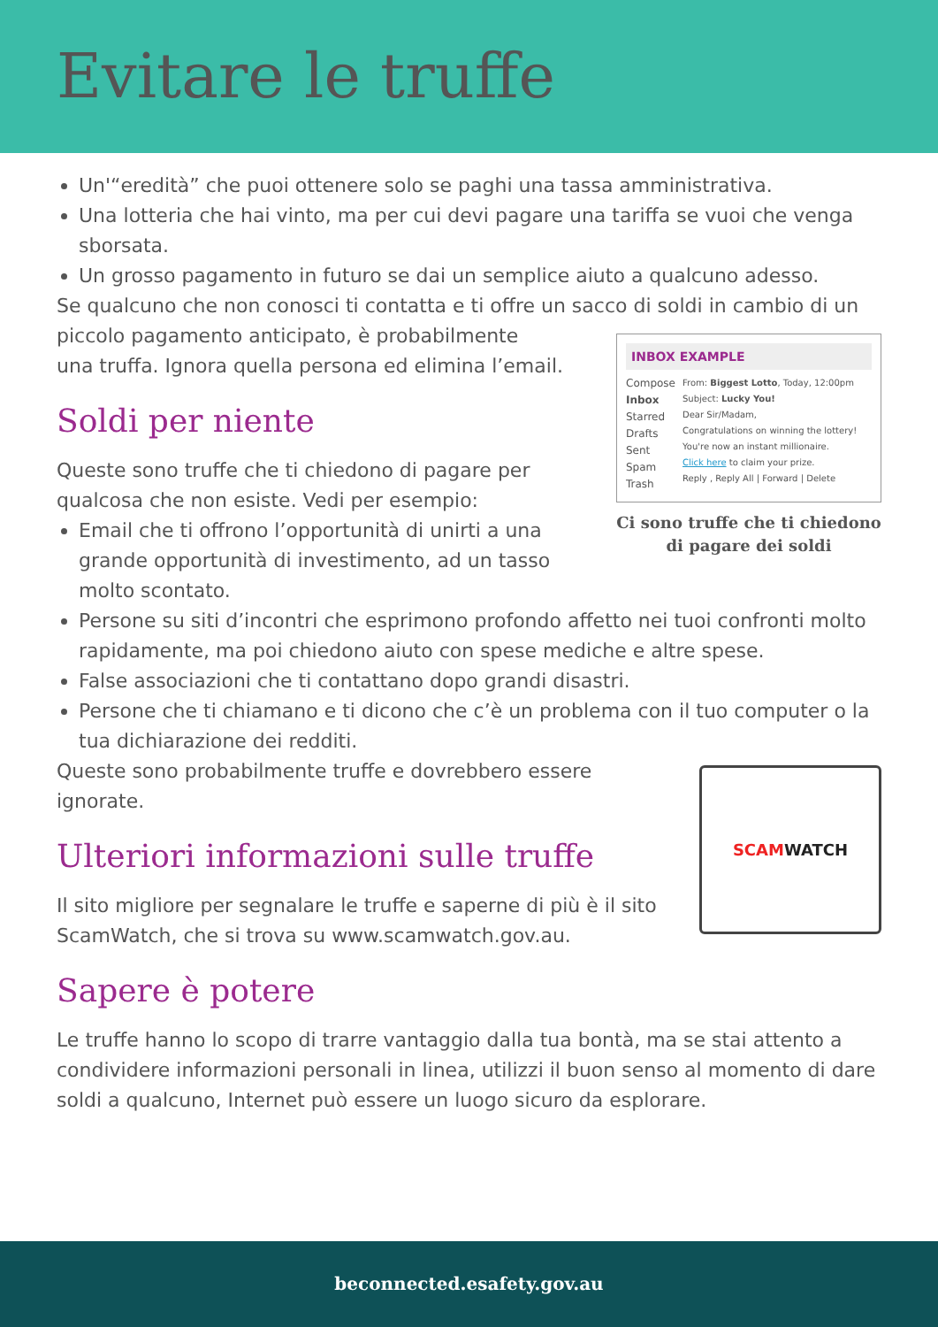Evitare le truffe
Un'“eredità” che puoi ottenere solo se paghi una tassa amministrativa.
Una lotteria che hai vinto, ma per cui devi pagare una tariffa se vuoi che venga sborsata.
Un grosso pagamento in futuro se dai un semplice aiuto a qualcuno adesso.
Se qualcuno che non conosci ti contatta e ti offre un sacco di soldi in cambio di un piccolo pagamento anticipato, è probabilmente
INBOX EXAMPLE
Compose
Inbox
Starred
Drafts
Sent
Spam
Trash
From: Biggest Lotto, Today, 12:00pm
Subject: Lucky You!
Dear Sir/Madam,
Congratulations on winning the lottery! You're now an instant millionaire.
Click here to claim your prize.
Reply , Reply All | Forward | Delete
Ci sono truffe che ti chiedono di pagare dei soldi
una truffa. Ignora quella persona ed elimina l’email.
Soldi per niente
Queste sono truffe che ti chiedono di pagare per qualcosa che non esiste. Vedi per esempio:
Email che ti offrono l’opportunità di unirti a una grande opportunità di investimento, ad un tasso molto scontato.
Persone su siti d’incontri che esprimono profondo affetto nei tuoi confronti molto rapidamente, ma poi chiedono aiuto con spese mediche e altre spese.
False associazioni che ti contattano dopo grandi disastri.
Persone che ti chiamano e ti dicono che c’è un problema con il tuo computer o la tua dichiarazione dei redditi.
SCAM WATCH
Queste sono probabilmente truffe e dovrebbero essere ignorate.
Ulteriori informazioni sulle truffe
Il sito migliore per segnalare le truffe e saperne di più è il sito ScamWatch, che si trova su www.scamwatch.gov.au.
Sapere è potere
Le truffe hanno lo scopo di trarre vantaggio dalla tua bontà, ma se stai attento a condividere informazioni personali in linea, utilizzi il buon senso al momento di dare soldi a qualcuno, Internet può essere un luogo sicuro da esplorare.
beconnected.esafety.gov.au